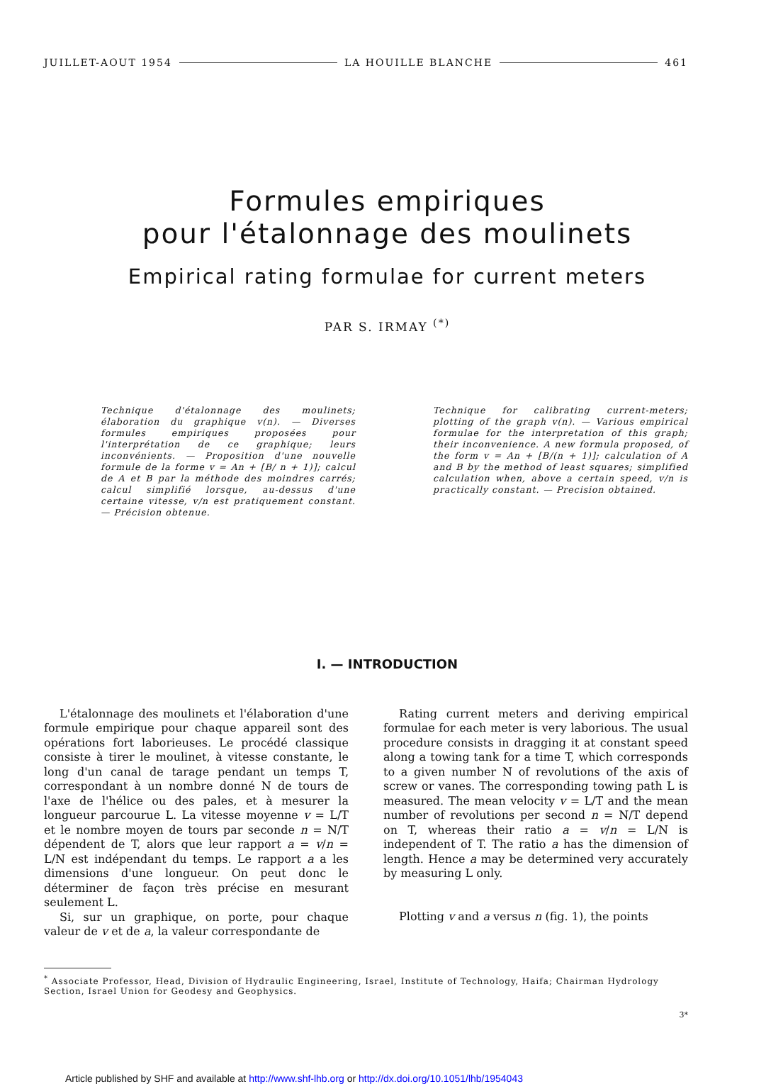JUILLET-AOUT 1954 LA HOUILLE BLANCHE 461
Formules empiriques
pour l'étalonnage des moulinets
Empirical rating formulae for current meters
PAR S. IRMAY <sup>(*)</sup>
Technique d'étalonnage des moulinets; élaboration du graphique v(n). — Diverses formules empiriques proposées pour l'interprétation de ce graphique; leurs inconvénients. — Proposition d'une nouvelle formule de la forme v = An + [B/ n + 1)]; calcul de A et B par la méthode des moindres carrés; calcul simplifié lorsque, au-dessus d'une certaine vitesse, v/n est pratiquement constant. — Précision obtenue.
Technique for calibrating current-meters; plotting of the graph v(n). — Various empirical formulae for the interpretation of this graph; their inconvenience. A new formula proposed, of the form v = An + [B/(n + 1)]; calculation of A and B by the method of least squares; simplified calculation when, above a certain speed, v/n is practically constant. — Precision obtained.
I. — INTRODUCTION
L'étalonnage des moulinets et l'élaboration d'une formule empirique pour chaque appareil sont des opérations fort laborieuses. Le procédé classique consiste à tirer le moulinet, à vitesse constante, le long d'un canal de tarage pendant un temps T, correspondant à un nombre donné N de tours de l'axe de l'hélice ou des pales, et à mesurer la longueur parcourue L. La vitesse moyenne v = L/T et le nombre moyen de tours par seconde n = N/T dépendent de T, alors que leur rapport a = v/n = L/N est indépendant du temps. Le rapport a a les dimensions d'une longueur. On peut donc le déterminer de façon très précise en mesurant seulement L.
Si, sur un graphique, on porte, pour chaque valeur de v et de a, la valeur correspondante de
Rating current meters and deriving empirical formulae for each meter is very laborious. The usual procedure consists in dragging it at constant speed along a towing tank for a time T, which corresponds to a given number N of revolutions of the axis of screw or vanes. The corresponding towing path L is measured. The mean velocity v = L/T and the mean number of revolutions per second n = N/T depend on T, whereas their ratio a = v/n = L/N is independent of T. The ratio a has the dimension of length. Hence a may be determined very accurately by measuring L only.
Plotting v and a versus n (fig. 1), the points
<sup>*</sup> Associate Professor, Head, Division of Hydraulic Engineering, Israel, Institute of Technology, Haifa; Chairman Hydrology Section, Israel Union for Geodesy and Geophysics.
3*
Article published by SHF and available at http://www.shf-lhb.org or http://dx.doi.org/10.1051/lhb/1954043